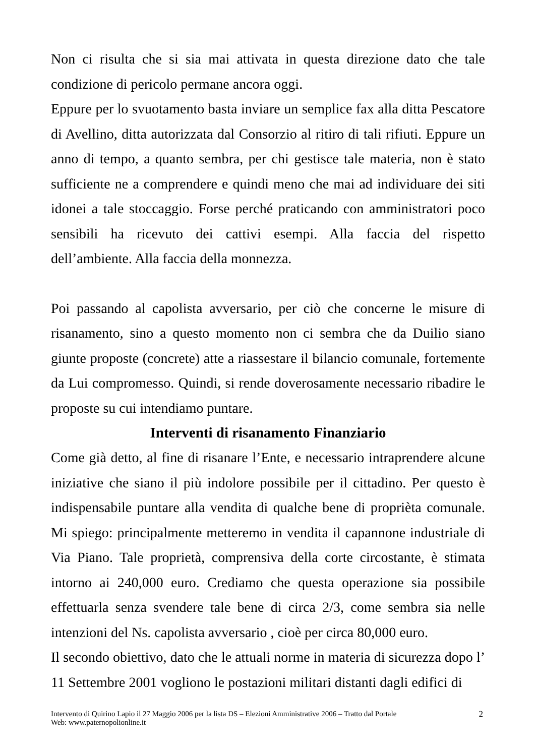Non ci risulta che si sia mai attivata in questa direzione dato che tale condizione di pericolo permane ancora oggi.
Eppure per lo svuotamento basta inviare un semplice fax alla ditta Pescatore di Avellino, ditta autorizzata dal Consorzio al ritiro di tali rifiuti. Eppure un anno di tempo, a quanto sembra, per chi gestisce tale materia, non è stato sufficiente ne a comprendere e quindi meno che mai ad individuare dei siti idonei a tale stoccaggio. Forse perché praticando con amministratori poco sensibili ha ricevuto dei cattivi esempi. Alla faccia del rispetto dell’ambiente. Alla faccia della monnezza.
Poi passando al capolista avversario, per ciò che concerne le misure di risanamento, sino a questo momento non ci sembra che da Duilio siano giunte proposte (concrete) atte a riassestare il bilancio comunale, fortemente da Lui compromesso. Quindi, si rende doverosamente necessario ribadire le proposte su cui intendiamo puntare.
Interventi di risanamento Finanziario
Come già detto, al fine di risanare l’Ente, e necessario intraprendere alcune iniziative che siano il più indolore possibile per il cittadino. Per questo è indispensabile puntare alla vendita di qualche bene di proprièta comunale. Mi spiego: principalmente metteremo in vendita il capannone industriale di Via Piano. Tale proprietà, comprensiva della corte circostante, è stimata intorno ai 240,000 euro. Crediamo che questa operazione sia possibile effettuarla senza svendere tale bene di circa 2/3, come sembra sia nelle intenzioni del Ns. capolista avversario , cioè per circa 80,000 euro.
Il secondo obiettivo, dato che le attuali norme in materia di sicurezza dopo l’ 11 Settembre 2001 vogliono le postazioni militari distanti dagli edifici di
Intervento di Quirino Lapio il 27 Maggio 2006 per la lista DS – Elezioni Amministrative 2006 – Tratto dal Portale
Web: www.paternopolionline.it
2